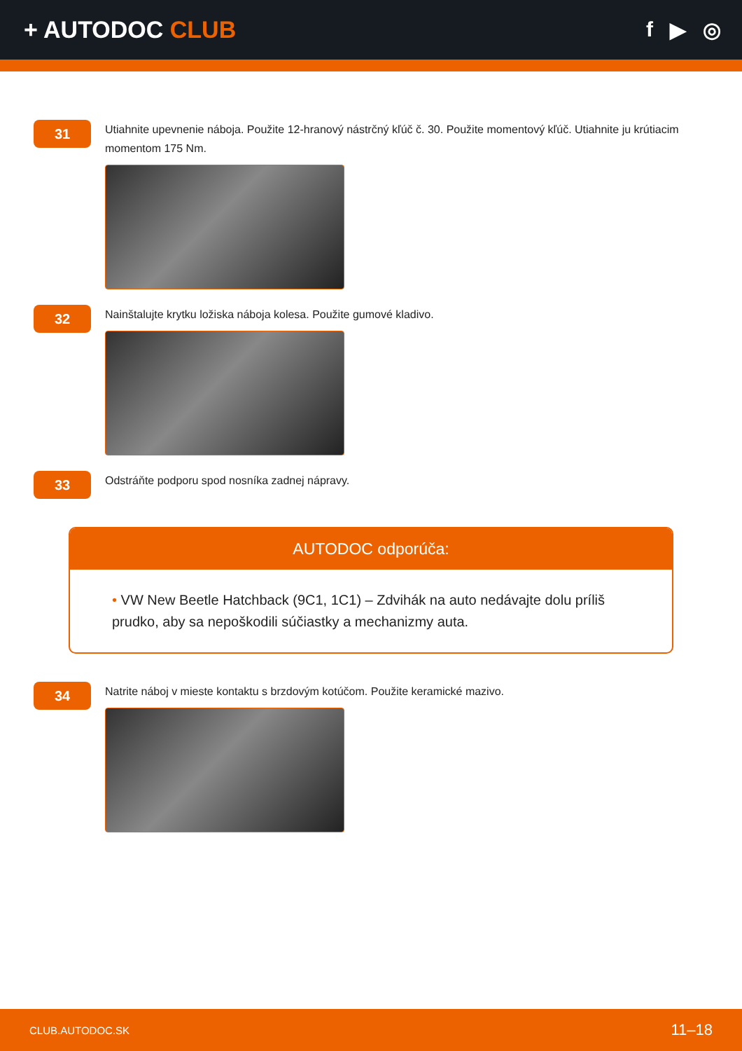+ AUTODOC CLUB f ▶ ◎
31
Utiahnite upevnenie náboja. Použite 12-hranový nástrčný kľúč č. 30. Použite momentový kľúč. Utiahnite ju krútiacim momentom 175 Nm.
32
Nainštalujte krytku ložiska náboja kolesa. Použite gumové kladivo.
33
Odstráňte podporu spod nosníka zadnej nápravy.
AUTODOC odporúča:
• VW New Beetle Hatchback (9C1, 1C1) – Zdvihák na auto nedávajte dolu príliš prudko, aby sa nepoškodili súčiastky a mechanizmy auta.
34
Natrite náboj v mieste kontaktu s brzdovým kotúčom. Použite keramické mazivo.
CLUB.AUTODOC.SK 11–18